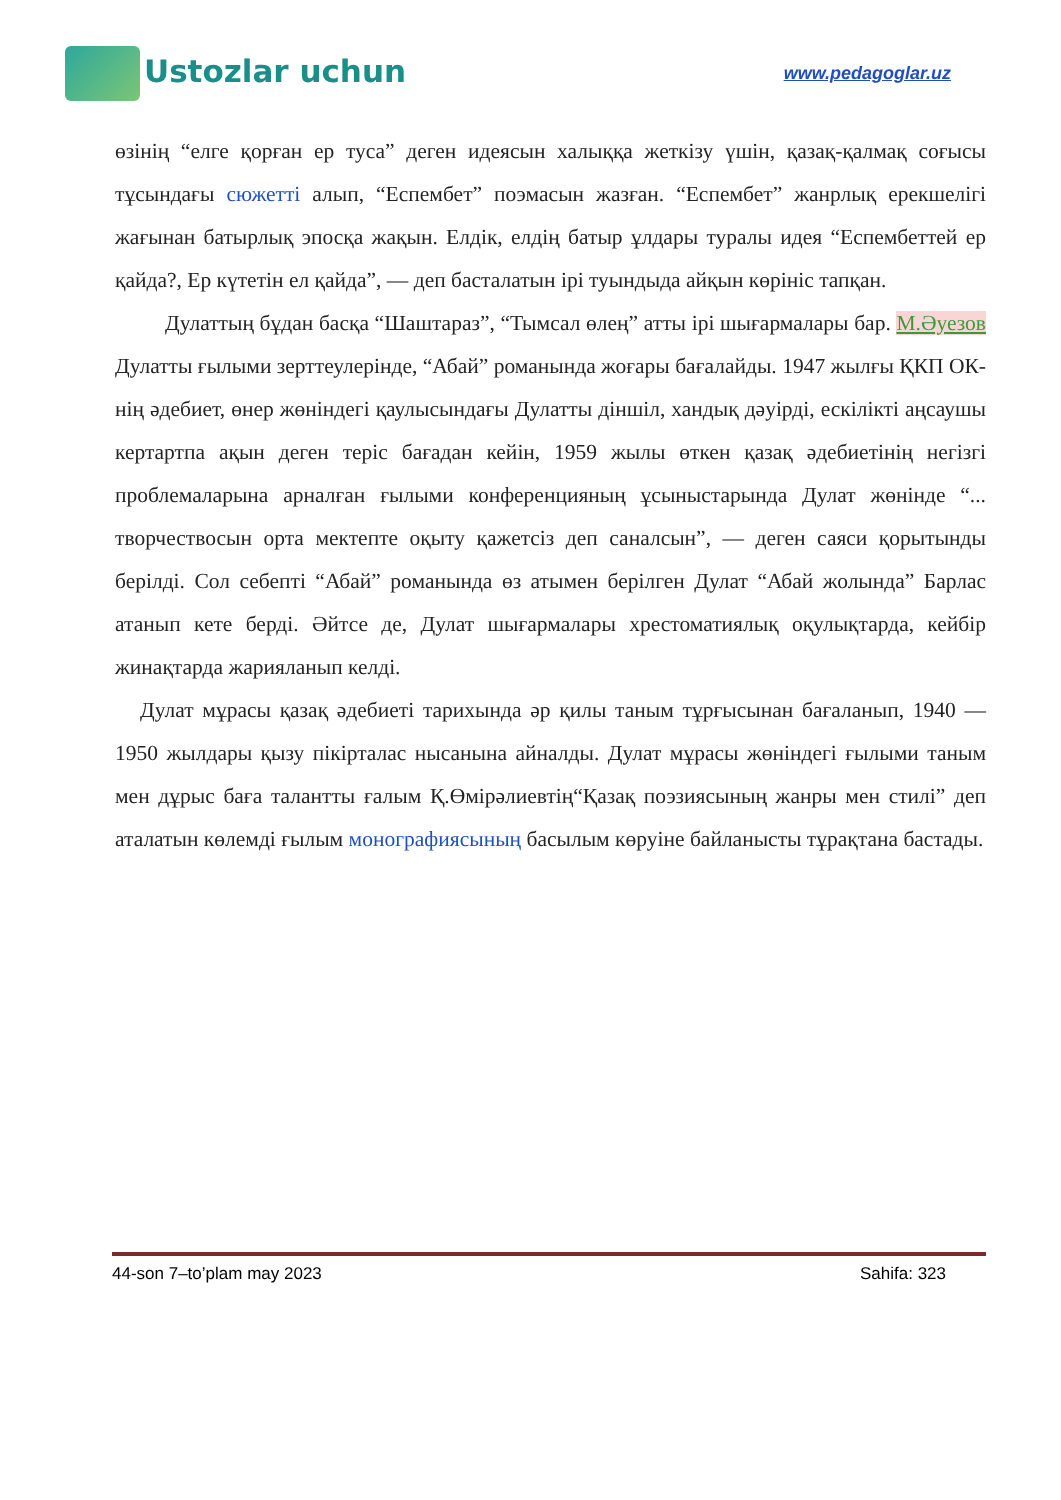Ustozlar uchun
www.pedagoglar.uz
өзінің “елге қорған ер туса” деген идеясын халыққа жеткізу үшін, қазақ-қалмақ соғысы тұсындағы сюжетті алып, “Еспембет” поэмасын жазған. “Еспембет” жанрлық ерекшелігі жағынан батырлық эпосқа жақын. Елдік, елдің батыр ұлдары туралы идея “Еспембеттей ер қайда?, Ер күтетін ел қайда”, — деп басталатын ірі туындыда айқын көрініс тапқан.
Дулаттың бұдан басқа “Шаштараз”, “Тымсал өлең” атты ірі шығармалары бар. М.Әуезов Дулатты ғылыми зерттеулерінде, “Абай” романында жоғары бағалайды. 1947 жылғы ҚКП ОК-нің әдебиет, өнер жөніндегі қаулысындағы Дулатты діншіл, хандық дәуірді, ескілікті аңсаушы кертартпа ақын деген теріс бағадан кейін, 1959 жылы өткен қазақ әдебиетінің негізгі проблемаларына арналған ғылыми конференцияның ұсыныстарында Дулат жөнінде “... творчествосын орта мектепте оқыту қажетсіз деп саналсын”, — деген саяси қорытынды берілді. Сол себепті “Абай” романында өз атымен берілген Дулат “Абай жолында” Барлас атанып кете берді. Әйтсе де, Дулат шығармалары хрестоматиялық оқулықтарда, кейбір жинақтарда жарияланып келді.
Дулат мұрасы қазақ әдебиеті тарихында әр қилы таным тұрғысынан бағаланып, 1940 — 1950 жылдары қызу пікірталас нысанына айналды. Дулат мұрасы жөніндегі ғылыми таным мен дұрыс баға талантты ғалым Қ.Өмірәлиевтің“Қазақ поэзиясының жанры мен стилі” деп аталатын көлемді ғылым монографиясының басылым көруіне байланысты тұрақтана бастады.
44-son 7–to’plam may 2023 Sahifa: 323